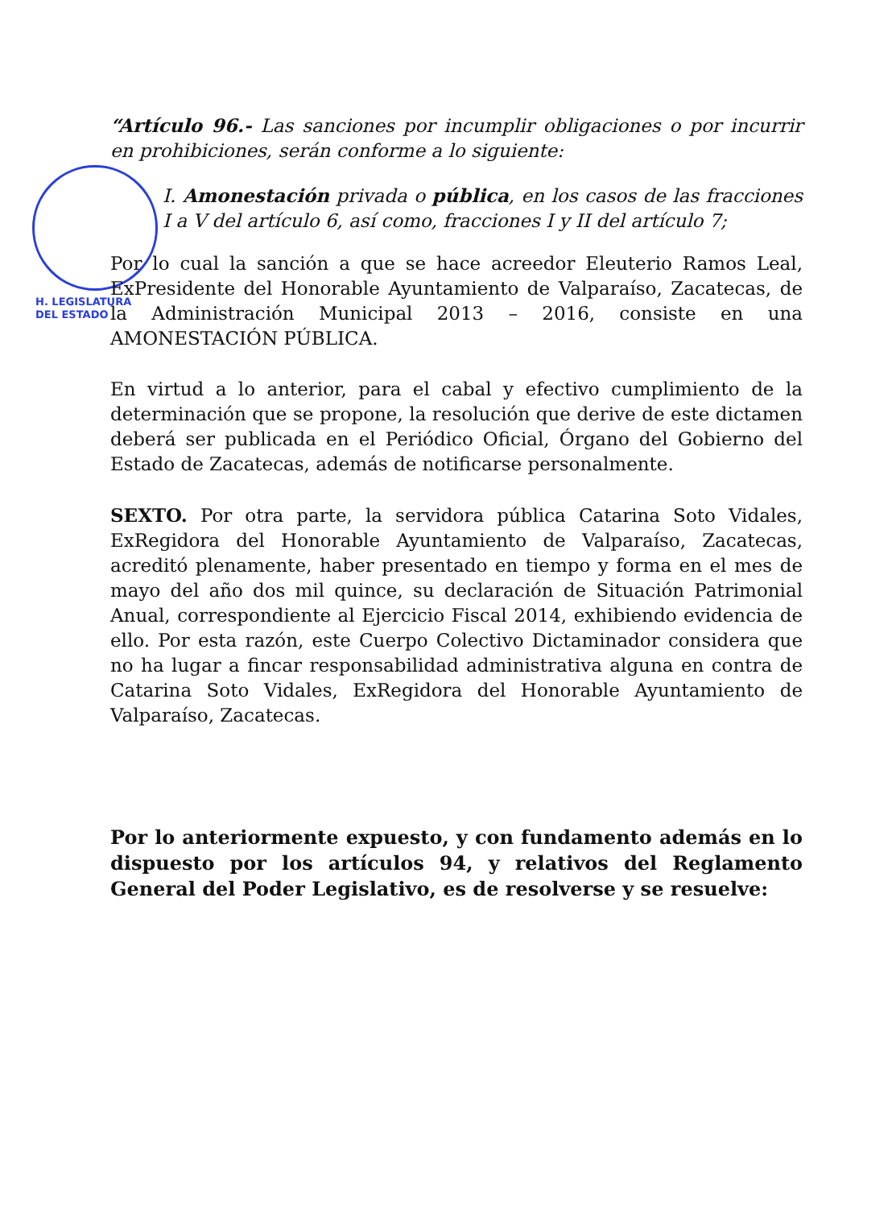“Artículo 96.- Las sanciones por incumplir obligaciones o por incurrir en prohibiciones, serán conforme a lo siguiente:
I. Amonestación privada o pública, en los casos de las fracciones I a V del artículo 6, así como, fracciones I y II del artículo 7;
Por lo cual la sanción a que se hace acreedor Eleuterio Ramos Leal, ExPresidente del Honorable Ayuntamiento de Valparaíso, Zacatecas, de la Administración Municipal 2013 – 2016, consiste en una AMONESTACIÓN PÚBLICA.
En virtud a lo anterior, para el cabal y efectivo cumplimiento de la determinación que se propone, la resolución que derive de este dictamen deberá ser publicada en el Periódico Oficial, Órgano del Gobierno del Estado de Zacatecas, además de notificarse personalmente.
SEXTO. Por otra parte, la servidora pública Catarina Soto Vidales, ExRegidora del Honorable Ayuntamiento de Valparaíso, Zacatecas, acreditó plenamente, haber presentado en tiempo y forma en el mes de mayo del año dos mil quince, su declaración de Situación Patrimonial Anual, correspondiente al Ejercicio Fiscal 2014, exhibiendo evidencia de ello. Por esta razón, este Cuerpo Colectivo Dictaminador considera que no ha lugar a fincar responsabilidad administrativa alguna en contra de Catarina Soto Vidales, ExRegidora del Honorable Ayuntamiento de Valparaíso, Zacatecas.
Por lo anteriormente expuesto, y con fundamento además en lo dispuesto por los artículos 94, y relativos del Reglamento General del Poder Legislativo, es de resolverse y se resuelve:
H. LEGISLATURA
DEL ESTADO